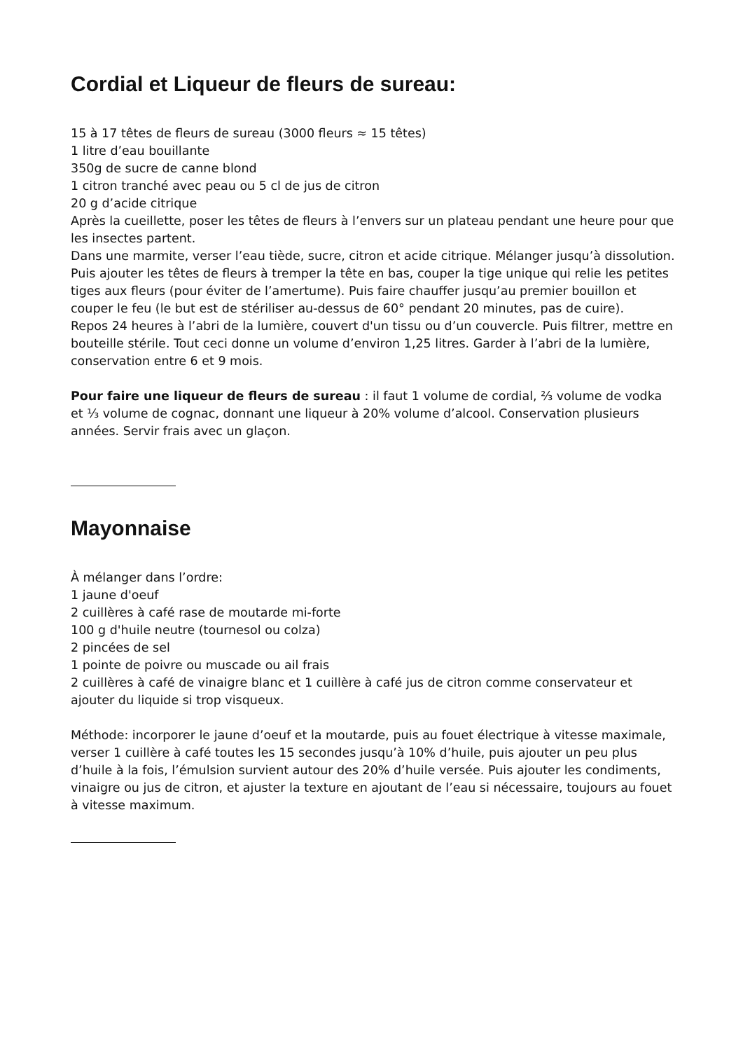Cordial et Liqueur de fleurs de sureau:
15 à 17 têtes de fleurs de sureau (3000 fleurs ≈ 15 têtes)
1 litre d’eau bouillante
350g de sucre de canne blond
1 citron tranché avec peau ou 5 cl de jus de citron
20 g d’acide citrique
Après la cueillette, poser les têtes de fleurs à l’envers sur un plateau pendant une heure pour que les insectes partent.
Dans une marmite, verser l’eau tiède, sucre, citron et acide citrique. Mélanger jusqu’à dissolution. Puis ajouter les têtes de fleurs à tremper la tête en bas, couper la tige unique qui relie les petites tiges aux fleurs (pour éviter de l’amertume). Puis faire chauffer jusqu’au premier bouillon et couper le feu (le but est de stériliser au-dessus de 60° pendant 20 minutes, pas de cuire).
Repos 24 heures à l’abri de la lumière, couvert d'un tissu ou d’un couvercle. Puis filtrer, mettre en bouteille stérile. Tout ceci donne un volume d’environ 1,25 litres. Garder à l’abri de la lumière, conservation entre 6 et 9 mois.
Pour faire une liqueur de fleurs de sureau : il faut 1 volume de cordial, ⅔ volume de vodka et ⅓ volume de cognac, donnant une liqueur à 20% volume d’alcool. Conservation plusieurs années. Servir frais avec un glaçon.
Mayonnaise
À mélanger dans l’ordre:
1 jaune d'oeuf
2 cuillères à café rase de moutarde mi-forte
100 g d'huile neutre (tournesol ou colza)
2 pincées de sel
1 pointe de poivre ou muscade ou ail frais
2 cuillères à café de vinaigre blanc et 1 cuillère à café jus de citron comme conservateur et ajouter du liquide si trop visqueux.
Méthode: incorporer le jaune d’oeuf et la moutarde, puis au fouet électrique à vitesse maximale, verser 1 cuillère à café toutes les 15 secondes jusqu’à 10% d’huile, puis ajouter un peu plus d’huile à la fois, l’émulsion survient autour des 20% d’huile versée. Puis ajouter les condiments, vinaigre ou jus de citron, et ajuster la texture en ajoutant de l’eau si nécessaire, toujours au fouet à vitesse maximum.